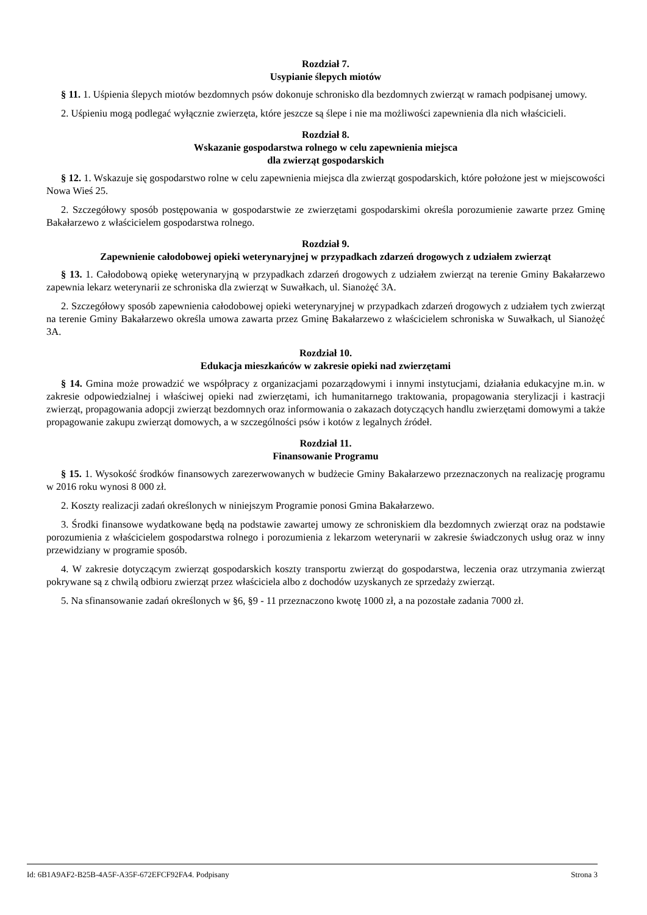Rozdział 7.
Usypianie ślepych miotów
§ 11. 1. Uśpienia ślepych miotów bezdomnych psów dokonuje schronisko dla bezdomnych zwierząt w ramach podpisanej umowy.
2. Uśpieniu mogą podlegać wyłącznie zwierzęta, które jeszcze są ślepe i nie ma możliwości zapewnienia dla nich właścicieli.
Rozdział 8.
Wskazanie gospodarstwa rolnego w celu zapewnienia miejsca
dla zwierząt gospodarskich
§ 12. 1. Wskazuje się gospodarstwo rolne w celu zapewnienia miejsca dla zwierząt gospodarskich, które położone jest w miejscowości Nowa Wieś 25.
2. Szczegółowy sposób postępowania w gospodarstwie ze zwierzętami gospodarskimi określa porozumienie zawarte przez Gminę Bakałarzewo z właścicielem gospodarstwa rolnego.
Rozdział 9.
Zapewnienie całodobowej opieki weterynaryjnej w przypadkach zdarzeń drogowych z udziałem zwierząt
§ 13. 1. Całodobową opiekę weterynaryjną w przypadkach zdarzeń drogowych z udziałem zwierząt na terenie Gminy Bakałarzewo zapewnia lekarz weterynarii ze schroniska dla zwierząt w Suwałkach, ul. Sianożęć 3A.
2. Szczegółowy sposób zapewnienia całodobowej opieki weterynaryjnej w przypadkach zdarzeń drogowych z udziałem tych zwierząt na terenie Gminy Bakałarzewo określa umowa zawarta przez Gminę Bakałarzewo z właścicielem schroniska w Suwałkach, ul Sianożęć 3A.
Rozdział 10.
Edukacja mieszkańców w zakresie opieki nad zwierzętami
§ 14. Gmina może prowadzić we współpracy z organizacjami pozarządowymi i innymi instytucjami, działania edukacyjne m.in. w zakresie odpowiedzialnej i właściwej opieki nad zwierzętami, ich humanitarnego traktowania, propagowania sterylizacji i kastracji zwierząt, propagowania adopcji zwierząt bezdomnych oraz informowania o zakazach dotyczących handlu zwierzętami domowymi a także propagowanie zakupu zwierząt domowych, a w szczególności psów i kotów z legalnych źródeł.
Rozdział 11.
Finansowanie Programu
§ 15. 1. Wysokość środków finansowych zarezerwowanych w budżecie Gminy Bakałarzewo przeznaczonych na realizację programu w 2016 roku wynosi 8 000 zł.
2. Koszty realizacji zadań określonych w niniejszym Programie ponosi Gmina Bakałarzewo.
3. Środki finansowe wydatkowane będą na podstawie zawartej umowy ze schroniskiem dla bezdomnych zwierząt oraz na podstawie porozumienia z właścicielem gospodarstwa rolnego i porozumienia z lekarzom weterynarii w zakresie świadczonych usług oraz w inny przewidziany w programie sposób.
4. W zakresie dotyczącym zwierząt gospodarskich koszty transportu zwierząt do gospodarstwa, leczenia oraz utrzymania zwierząt pokrywane są z chwilą odbioru zwierząt przez właściciela albo z dochodów uzyskanych ze sprzedaży zwierząt.
5. Na sfinansowanie zadań określonych w §6, §9 - 11 przeznaczono kwotę 1000 zł, a na pozostałe zadania 7000 zł.
Id: 6B1A9AF2-B25B-4A5F-A35F-672EFCF92FA4. Podpisany Strona 3